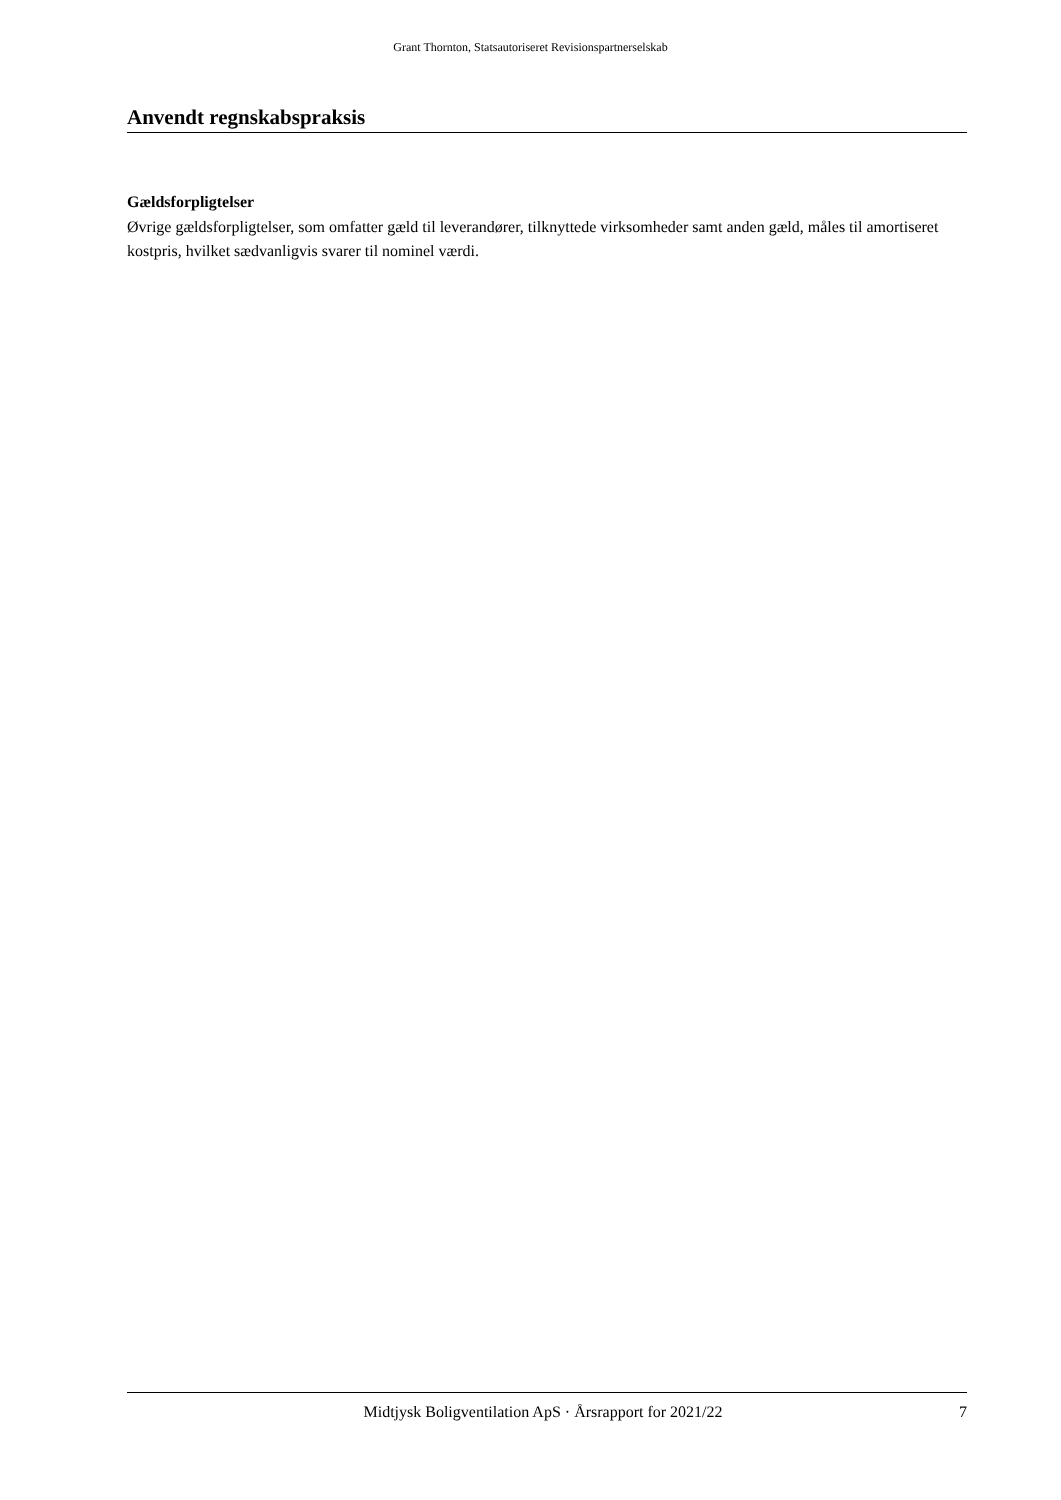Grant Thornton, Statsautoriseret Revisionspartnerselskab
Anvendt regnskabspraksis
Gældsforpligtelser
Øvrige gældsforpligtelser, som omfatter gæld til leverandører, tilknyttede virksomheder samt anden gæld, måles til amortiseret kostpris, hvilket sædvanligvis svarer til nominel værdi.
Midtjysk Boligventilation ApS · Årsrapport for 2021/22 7